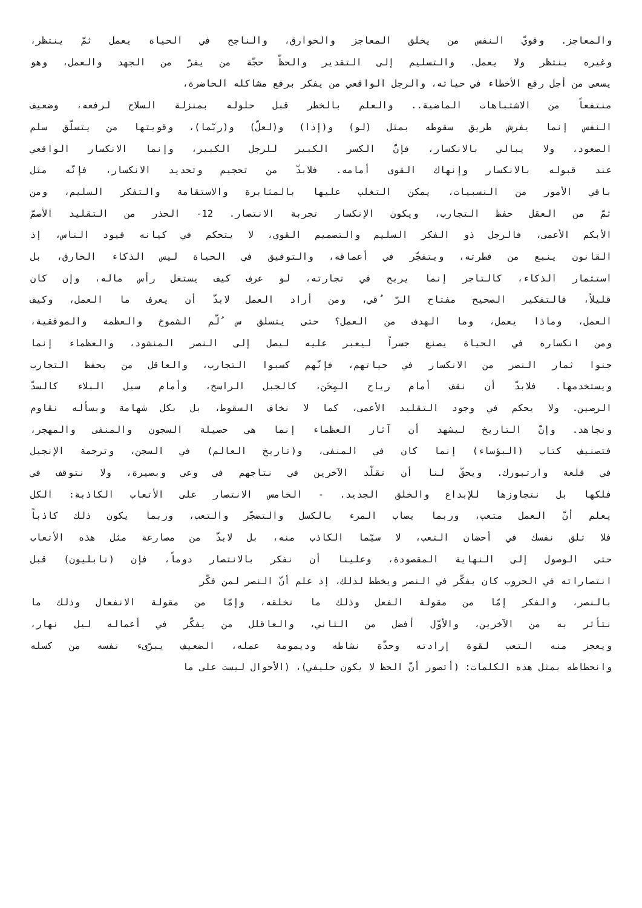والمعاجز. وقويّ النفس من يخلق المعاجز والخوارق، والناجح في الحياة يعمل ثمّ ينتظر،
وغيره ينتظر ولا يعمل. والتسليم إلى التقدير والحظّ حجّة من يفرّ من الجهد والعمل، وهو
يسعى من أجل رفع الأخطاء في حياته، والرجل الواقعي من يفكر برفع مشاكله الحاضرة،
منتفعاً من الاشتباهات الماضية.. والعلم بالخطر قبل حلوله بمنزلة السلاح لرفعه، وضعيف
النفس إنما يفرش طريق سقوطه بمثل (لو) و(إذا) و(لعلّ) و(ربّما)، وقويتها من يتسلّق سلم
الصعود، ولا يبالي بالانكسار، فإنّ الكسر الكبير للرجل الكبير، وإنما الانكسار الواقعي
عند قبوله بالانكسار وإنهاك القوى أمامه. فلابدّ من تحجيم وتحديد الانكسار، فإنّه مثل
باقي الأمور من النسبيات، يمكن التغلب عليها بالمثابرة والاستقامة والتفكر السليم، ومن
ثمّ من العقل حفظ التجارب، ويكون الإنكسار تجربة الانتصار. 12- الحذر من التقليد الأصمّ
الأبكم الأعمى، فالرجل ذو الفكر السليم والتصميم القوي، لا يتحكم في كيانه قيود الناس، إذ
القانون ينبع من فطرته، ويتفجّر في أعماقه، والتوفيق في الحياة ليس الذكاء الخارق، بل
استثمار الذكاء، كالتاجر إنما يربح في تجارته، لو عرف كيف يستغل رأس ماله، وإن كان
قليلاً، فالتفكير الصحيح مفتاح الرّ ُقي، ومن أراد العمل لابدّ أن يعرف ما العمل، وكيف
العمل، وماذا يعمل، وما الهدف من العمل؟ حتى يتسلق س ُلّم الشموخ والعظمة والموفقية،
ومن انكساره في الحياة يصنع جسراً ليعبر عليه ليصل إلى النصر المنشود، والعظماء إنما
جنوا ثمار النصر من الانكسار في حياتهم، فإنّهم كسبوا التجارب، والعاقل من يحفظ التجارب
ويستخدمها. فلابدّ أن نقف أمام رياح المِحَن، كالجبل الراسخ، وأمام سيل البلاء كالسدّ
الرصين. ولا يحكم في وجود التقليد الأعمى، كما لا نخاف السقوط، بل بكل شهامة وبسأله نقاوم
ونجاهد. وإنّ التاريخ ليشهد أن آثار العظماء إنما هي حصيلة السجون والمنفى والمهجر،
فتصنيف كتاب (البؤساء) إنما كان في المنفى، و(تاريخ العالم) في السجن، وترجمة الإنجيل
في قلعة وارتبورك. ويحقّ لنا أن نقلّد الآخرين في نتاجهم في وعي وبصيرة، ولا نتوقف في
فلكها بل نتجاوزها للإبداع والخلق الجديد. - الخامس الانتصار على الأتعاب الكاذبة: الكل
يعلم أنّ العمل متعب، وربما يصاب المرء بالكسل والتضجّر والتعب، وربما يكون ذلك كاذباً
فلا تلق نفسك في أحضان التعب، لا سيّما الكاذب منه، بل لابدّ من مصارعة مثل هذه الأتعاب
حتى الوصول إلى النهاية المقصودة، وعلينا أن نفكر بالانتصار دوماً، فإن (نابليون) قبل
انتصاراته في الحروب كان يفكّر في النصر ويخطط لذلك، إذ علم أنّ النصر لمن فكّر
بالنصر، والفكر إمّا من مقولة الفعل وذلك ما نخلقه، وإمّا من مقولة الانفعال وذلك ما
نتأثر به من الآخرين، والأوّل أفضل من الثاني، والعاقلل من يفكّر في أعماله ليل نهار،
ويعجز منه التعب لقوة إرادته وحدّة نشاطه وديمومة عمله، الضعيف يبرّىء نفسه من كسله
وانحطاطه بمثل هذه الكلمات: (أتصور أنّ الحظ لا يكون حليفي)، (الأحوال ليست على ما